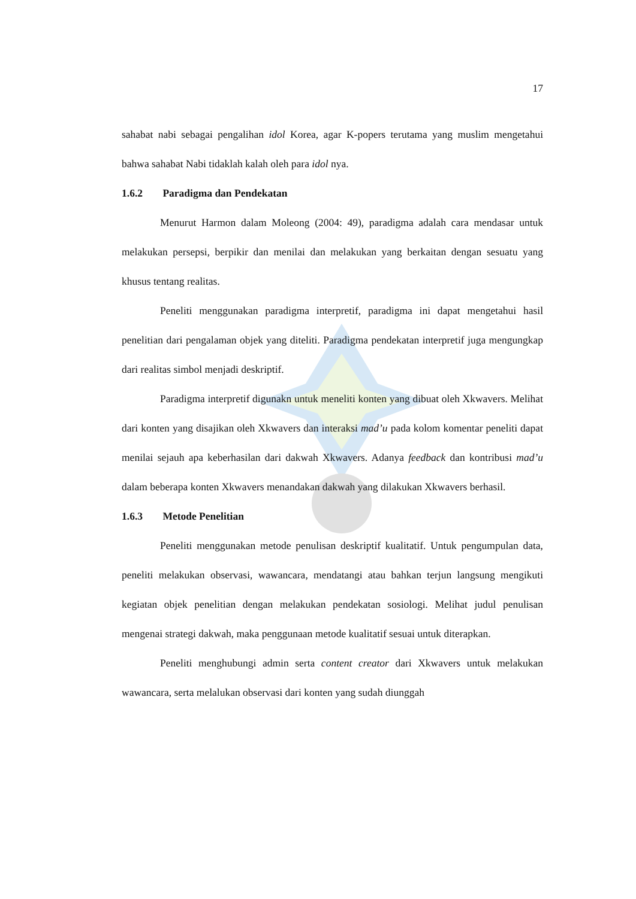17
sahabat nabi sebagai pengalihan idol Korea, agar K-popers terutama yang muslim mengetahui bahwa sahabat Nabi tidaklah kalah oleh para idol nya.
1.6.2 Paradigma dan Pendekatan
Menurut Harmon dalam Moleong (2004: 49), paradigma adalah cara mendasar untuk melakukan persepsi, berpikir dan menilai dan melakukan yang berkaitan dengan sesuatu yang khusus tentang realitas.
Peneliti menggunakan paradigma interpretif, paradigma ini dapat mengetahui hasil penelitian dari pengalaman objek yang diteliti. Paradigma pendekatan interpretif juga mengungkap dari realitas simbol menjadi deskriptif.
Paradigma interpretif digunakn untuk meneliti konten yang dibuat oleh Xkwavers. Melihat dari konten yang disajikan oleh Xkwavers dan interaksi mad’u pada kolom komentar peneliti dapat menilai sejauh apa keberhasilan dari dakwah Xkwavers. Adanya feedback dan kontribusi mad’u dalam beberapa konten Xkwavers menandakan dakwah yang dilakukan Xkwavers berhasil.
1.6.3 Metode Penelitian
Peneliti menggunakan metode penulisan deskriptif kualitatif. Untuk pengumpulan data, peneliti melakukan observasi, wawancara, mendatangi atau bahkan terjun langsung mengikuti kegiatan objek penelitian dengan melakukan pendekatan sosiologi. Melihat judul penulisan mengenai strategi dakwah, maka penggunaan metode kualitatif sesuai untuk diterapkan.
Peneliti menghubungi admin serta content creator dari Xkwavers untuk melakukan wawancara, serta melalukan observasi dari konten yang sudah diunggah